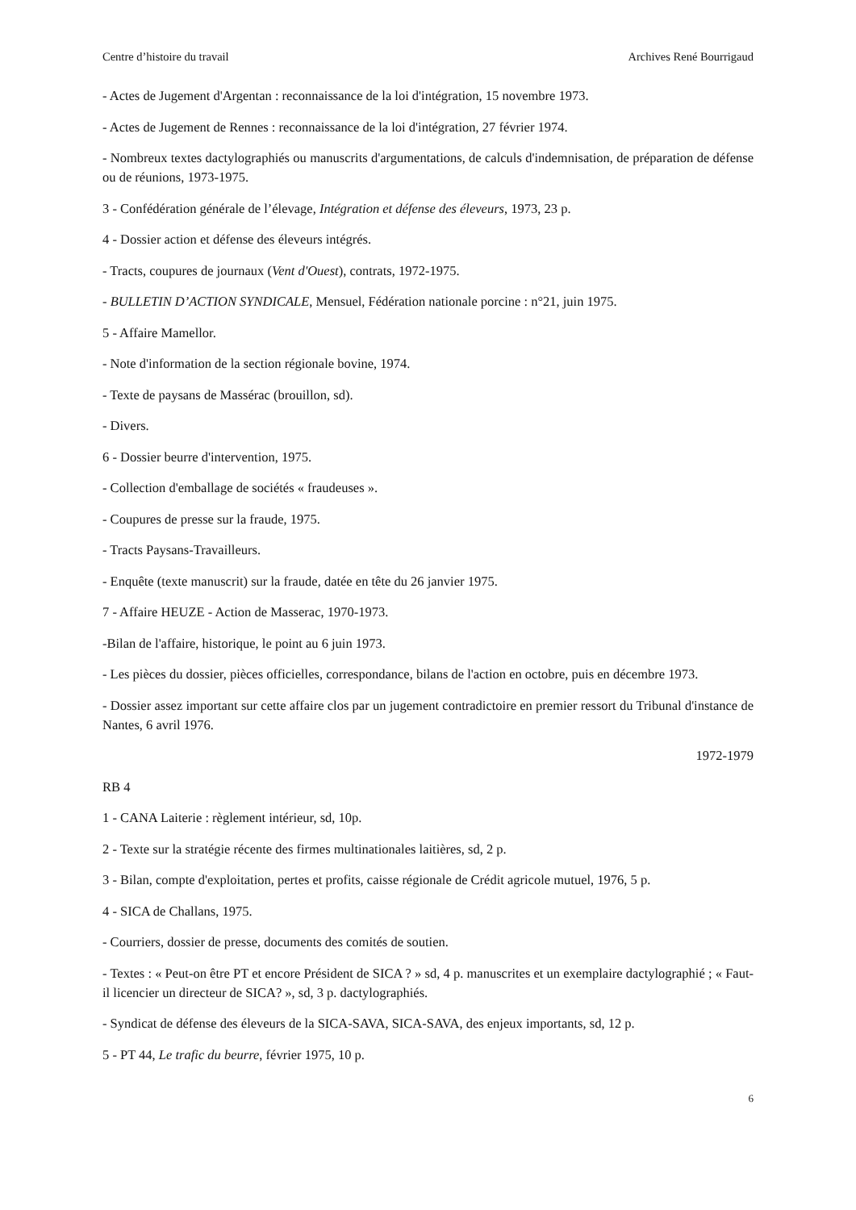Centre d’histoire du travail Archives René Bourrigaud
- Actes de Jugement d'Argentan : reconnaissance de la loi d'intégration, 15 novembre 1973.
- Actes de Jugement de Rennes : reconnaissance de la loi d'intégration, 27 février 1974.
- Nombreux textes dactylographiés ou manuscrits d'argumentations, de calculs d'indemnisation, de préparation de défense ou de réunions, 1973-1975.
3 - Confédération générale de l’élevage, Intégration et défense des éleveurs, 1973, 23 p.
4 - Dossier action et défense des éleveurs intégrés.
- Tracts, coupures de journaux (Vent d'Ouest), contrats, 1972-1975.
- BULLETIN D’ACTION SYNDICALE, Mensuel, Fédération nationale porcine : n°21, juin 1975.
5 - Affaire Mamellor.
- Note d'information de la section régionale bovine, 1974.
- Texte de paysans de Massérac (brouillon, sd).
- Divers.
6 - Dossier beurre d'intervention, 1975.
- Collection d'emballage de sociétés « fraudeuses ».
- Coupures de presse sur la fraude, 1975.
- Tracts Paysans-Travailleurs.
- Enquête (texte manuscrit) sur la fraude, datée en tête du 26 janvier 1975.
7 - Affaire HEUZE - Action de Masserac, 1970-1973.
-Bilan de l'affaire, historique, le point au 6 juin 1973.
- Les pièces du dossier, pièces officielles, correspondance, bilans de l'action en octobre, puis en décembre 1973.
- Dossier assez important sur cette affaire clos par un jugement contradictoire en premier ressort du Tribunal d'instance de Nantes, 6 avril 1976.
1972-1979
RB 4
1 - CANA Laiterie : règlement intérieur, sd, 10p.
2 - Texte sur la stratégie récente des firmes multinationales laitières, sd, 2 p.
3 - Bilan, compte d'exploitation, pertes et profits, caisse régionale de Crédit agricole mutuel, 1976, 5 p.
4 - SICA de Challans, 1975.
- Courriers, dossier de presse, documents des comités de soutien.
- Textes : « Peut-on être PT et encore Président de SICA ? » sd, 4 p. manuscrites et un exemplaire dactylographié ; « Faut-il licencier un directeur de SICA? », sd, 3 p. dactylographiés.
- Syndicat de défense des éleveurs de la SICA-SAVA, SICA-SAVA, des enjeux importants, sd, 12 p.
5 - PT 44, Le trafic du beurre, février 1975, 10 p.
6